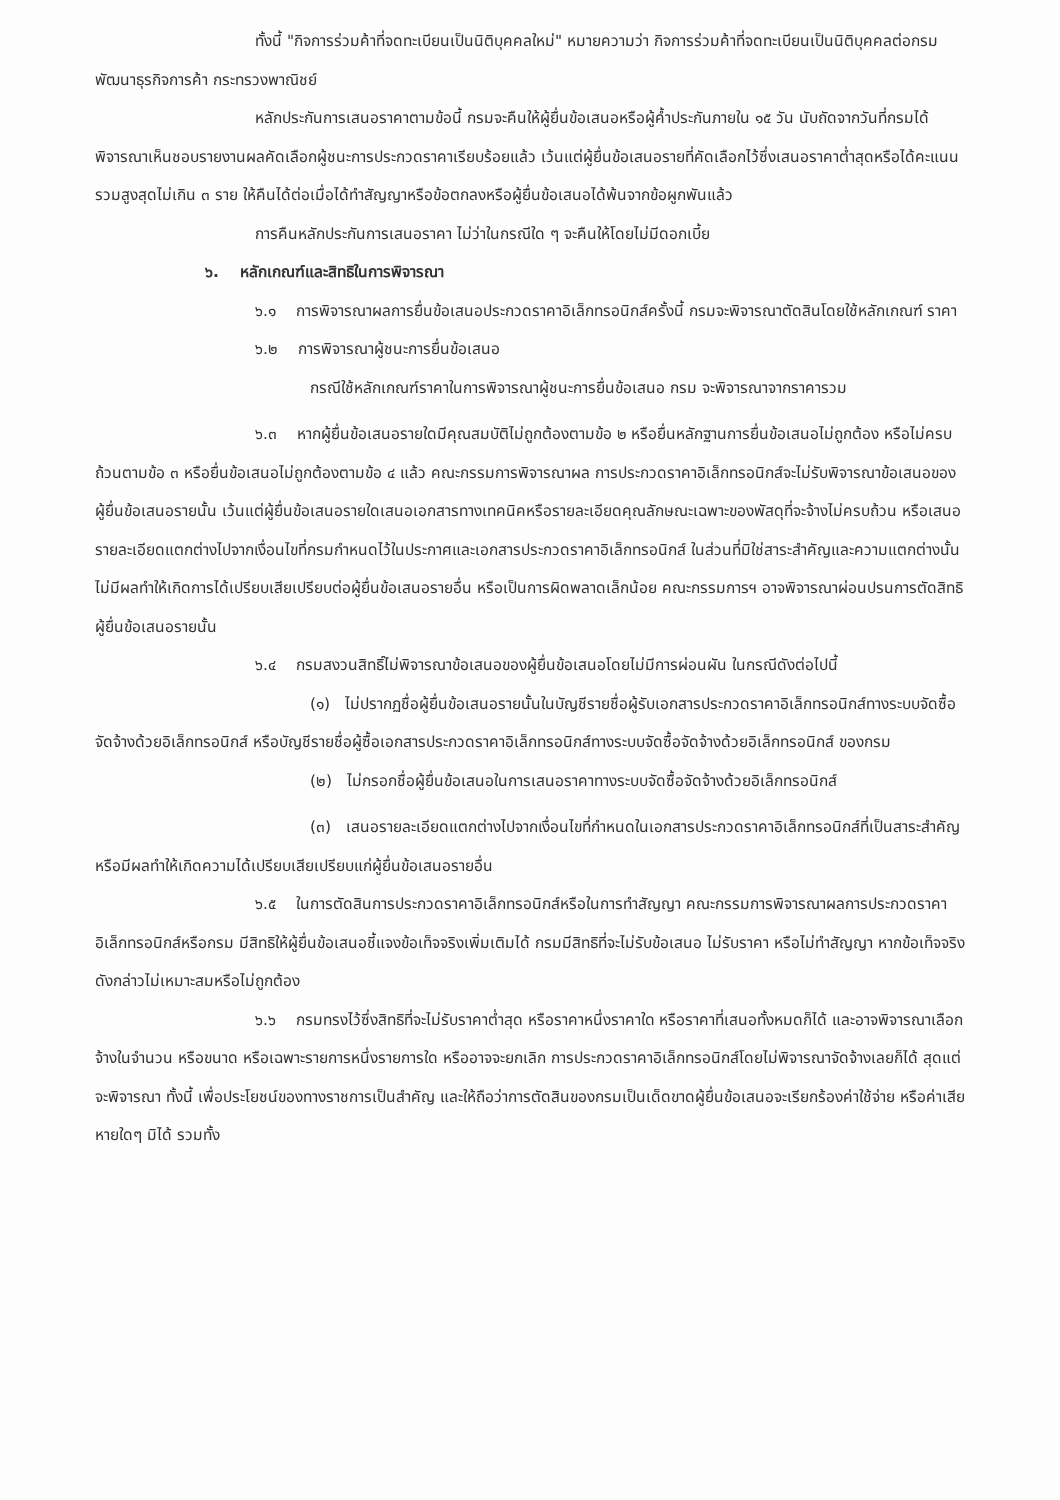ทั้งนี้ "กิจการร่วมค้าที่จดทะเบียนเป็นนิติบุคคลใหม่" หมายความว่า กิจการร่วมค้าที่จดทะเบียนเป็นนิติบุคคลต่อกรมพัฒนาธุรกิจการค้า กระทรวงพาณิชย์
หลักประกันการเสนอราคาตามข้อนี้ กรมจะคืนให้ผู้ยื่นข้อเสนอหรือผู้ค้ำประกันภายใน ๑๕ วัน นับถัดจากวันที่กรมได้พิจารณาเห็นชอบรายงานผลคัดเลือกผู้ชนะการประกวดราคาเรียบร้อยแล้ว เว้นแต่ผู้ยื่นข้อเสนอรายที่คัดเลือกไว้ซึ่งเสนอราคาต่ำสุดหรือได้คะแนนรวมสูงสุดไม่เกิน ๓ ราย ให้คืนได้ต่อเมื่อได้ทำสัญญาหรือข้อตกลงหรือผู้ยื่นข้อเสนอได้พ้นจากข้อผูกพันแล้ว
การคืนหลักประกันการเสนอราคา ไม่ว่าในกรณีใด ๆ จะคืนให้โดยไม่มีดอกเบี้ย
๖. หลักเกณฑ์และสิทธิในการพิจารณา
๖.๑ การพิจารณาผลการยื่นข้อเสนอประกวดราคาอิเล็กทรอนิกส์ครั้งนี้ กรมจะพิจารณาตัดสินโดยใช้หลักเกณฑ์ ราคา
๖.๒ การพิจารณาผู้ชนะการยื่นข้อเสนอ
กรณีใช้หลักเกณฑ์ราคาในการพิจารณาผู้ชนะการยื่นข้อเสนอ กรม จะพิจารณาจากราคารวม
๖.๓ หากผู้ยื่นข้อเสนอรายใดมีคุณสมบัติไม่ถูกต้องตามข้อ ๒ หรือยื่นหลักฐานการยื่นข้อเสนอไม่ถูกต้อง หรือไม่ครบถ้วนตามข้อ ๓ หรือยื่นข้อเสนอไม่ถูกต้องตามข้อ ๔ แล้ว คณะกรรมการพิจารณาผล การประกวดราคาอิเล็กทรอนิกส์จะไม่รับพิจารณาข้อเสนอของผู้ยื่นข้อเสนอรายนั้น เว้นแต่ผู้ยื่นข้อเสนอรายใดเสนอเอกสารทางเทคนิคหรือรายละเอียดคุณลักษณะเฉพาะของพัสดุที่จะจ้างไม่ครบถ้วน หรือเสนอรายละเอียดแตกต่างไปจากเงื่อนไขที่กรมกำหนดไว้ในประกาศและเอกสารประกวดราคาอิเล็กทรอนิกส์ ในส่วนที่มิใช่สาระสำคัญและความแตกต่างนั้น ไม่มีผลทำให้เกิดการได้เปรียบเสียเปรียบต่อผู้ยื่นข้อเสนอรายอื่น หรือเป็นการผิดพลาดเล็กน้อย คณะกรรมการฯ อาจพิจารณาผ่อนปรนการตัดสิทธิผู้ยื่นข้อเสนอรายนั้น
๖.๔ กรมสงวนสิทธิ์ไม่พิจารณาข้อเสนอของผู้ยื่นข้อเสนอโดยไม่มีการผ่อนผัน ในกรณีดังต่อไปนี้
(๑) ไม่ปรากฏชื่อผู้ยื่นข้อเสนอรายนั้นในบัญชีรายชื่อผู้รับเอกสารประกวดราคาอิเล็กทรอนิกส์ทางระบบจัดซื้อจัดจ้างด้วยอิเล็กทรอนิกส์ หรือบัญชีรายชื่อผู้ซื้อเอกสารประกวดราคาอิเล็กทรอนิกส์ทางระบบจัดซื้อจัดจ้างด้วยอิเล็กทรอนิกส์ ของกรม
(๒) ไม่กรอกชื่อผู้ยื่นข้อเสนอในการเสนอราคาทางระบบจัดซื้อจัดจ้างด้วยอิเล็กทรอนิกส์
(๓) เสนอรายละเอียดแตกต่างไปจากเงื่อนไขที่กำหนดในเอกสารประกวดราคาอิเล็กทรอนิกส์ที่เป็นสาระสำคัญ หรือมีผลทำให้เกิดความได้เปรียบเสียเปรียบแก่ผู้ยื่นข้อเสนอรายอื่น
๖.๕ ในการตัดสินการประกวดราคาอิเล็กทรอนิกส์หรือในการทำสัญญา คณะกรรมการพิจารณาผลการประกวดราคาอิเล็กทรอนิกส์หรือกรม มีสิทธิให้ผู้ยื่นข้อเสนอชี้แจงข้อเท็จจริงเพิ่มเติมได้ กรมมีสิทธิที่จะไม่รับข้อเสนอ ไม่รับราคา หรือไม่ทำสัญญา หากข้อเท็จจริงดังกล่าวไม่เหมาะสมหรือไม่ถูกต้อง
๖.๖ กรมทรงไว้ซึ่งสิทธิที่จะไม่รับราคาต่ำสุด หรือราคาหนึ่งราคาใด หรือราคาที่เสนอทั้งหมดก็ได้ และอาจพิจารณาเลือกจ้างในจำนวน หรือขนาด หรือเฉพาะรายการหนึ่งรายการใด หรืออาจจะยกเลิก การประกวดราคาอิเล็กทรอนิกส์โดยไม่พิจารณาจัดจ้างเลยก็ได้ สุดแต่จะพิจารณา ทั้งนี้ เพื่อประโยชน์ของทางราชการเป็นสำคัญ และให้ถือว่าการตัดสินของกรมเป็นเด็ดขาดผู้ยื่นข้อเสนอจะเรียกร้องค่าใช้จ่าย หรือค่าเสียหายใดๆ มิได้ รวมทั้ง